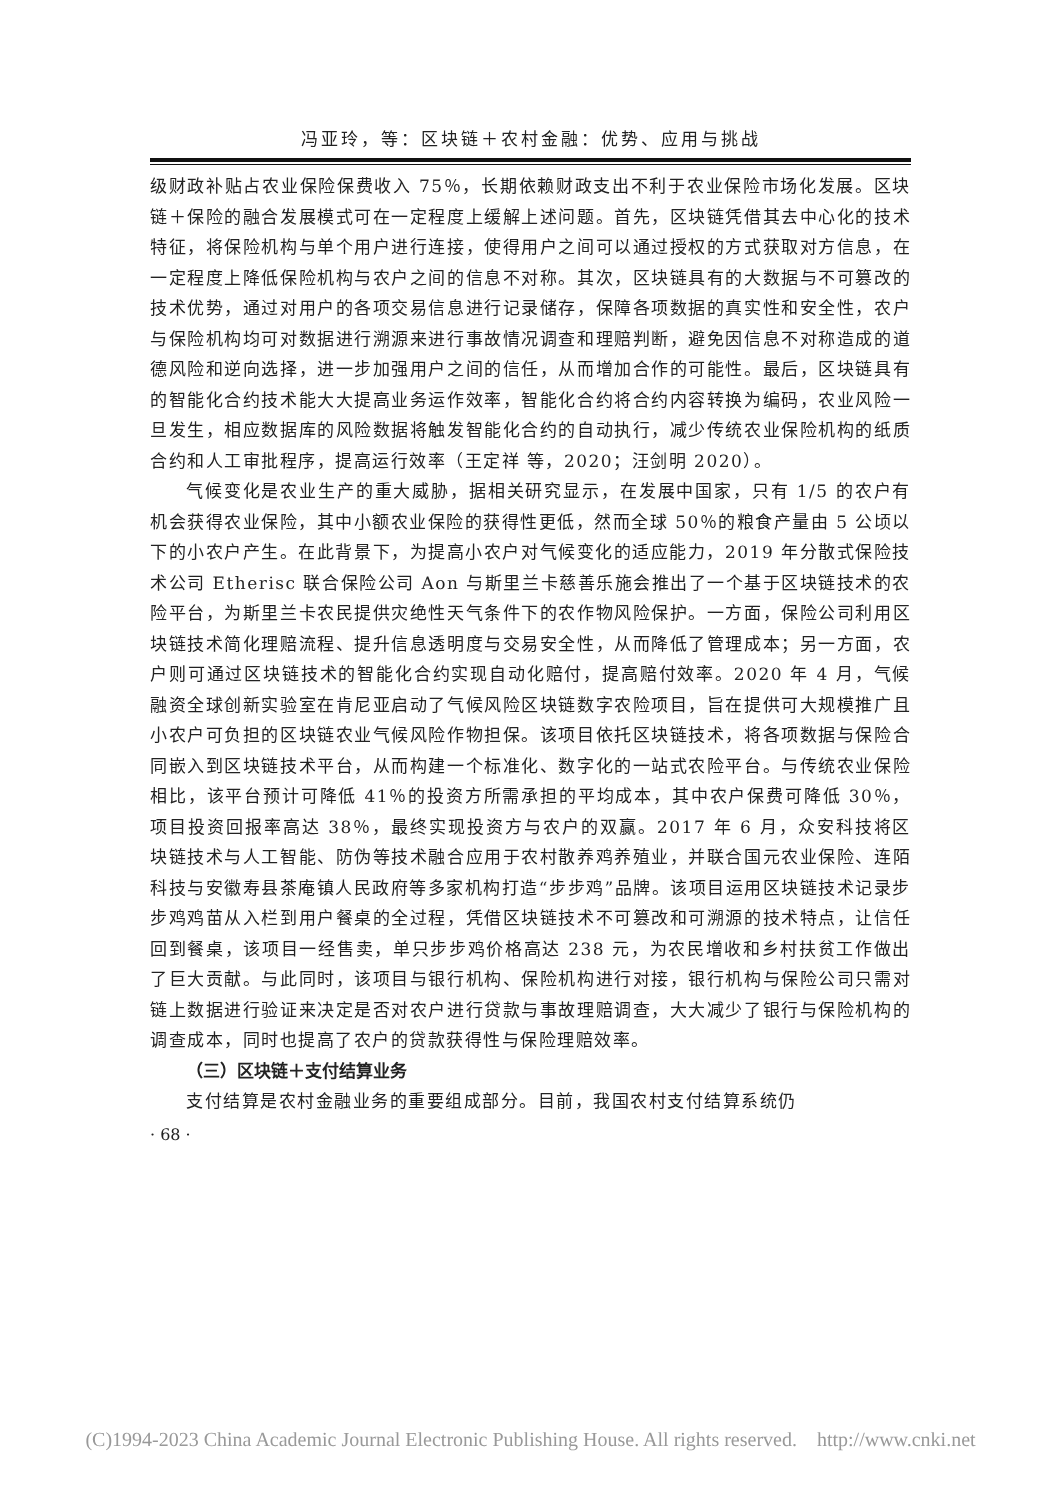冯亚玲，等：区块链＋农村金融：优势、应用与挑战
级财政补贴占农业保险保费收入 75％，长期依赖财政支出不利于农业保险市场化发展。区块链＋保险的融合发展模式可在一定程度上缓解上述问题。首先，区块链凭借其去中心化的技术特征，将保险机构与单个用户进行连接，使得用户之间可以通过授权的方式获取对方信息，在一定程度上降低保险机构与农户之间的信息不对称。其次，区块链具有的大数据与不可篡改的技术优势，通过对用户的各项交易信息进行记录储存，保障各项数据的真实性和安全性，农户与保险机构均可对数据进行溯源来进行事故情况调查和理赔判断，避免因信息不对称造成的道德风险和逆向选择，进一步加强用户之间的信任，从而增加合作的可能性。最后，区块链具有的智能化合约技术能大大提高业务运作效率，智能化合约将合约内容转换为编码，农业风险一旦发生，相应数据库的风险数据将触发智能化合约的自动执行，减少传统农业保险机构的纸质合约和人工审批程序，提高运行效率（王定祥 等，2020；汪剑明 2020）。
气候变化是农业生产的重大威胁，据相关研究显示，在发展中国家，只有 1/5 的农户有机会获得农业保险，其中小额农业保险的获得性更低，然而全球 50％的粮食产量由 5 公顷以下的小农户产生。在此背景下，为提高小农户对气候变化的适应能力，2019 年分散式保险技术公司 Etherisc 联合保险公司 Aon 与斯里兰卡慈善乐施会推出了一个基于区块链技术的农险平台，为斯里兰卡农民提供灾绝性天气条件下的农作物风险保护。一方面，保险公司利用区块链技术简化理赔流程、提升信息透明度与交易安全性，从而降低了管理成本；另一方面，农户则可通过区块链技术的智能化合约实现自动化赔付，提高赔付效率。2020 年 4 月，气候融资全球创新实验室在肯尼亚启动了气候风险区块链数字农险项目，旨在提供可大规模推广且小农户可负担的区块链农业气候风险作物担保。该项目依托区块链技术，将各项数据与保险合同嵌入到区块链技术平台，从而构建一个标准化、数字化的一站式农险平台。与传统农业保险相比，该平台预计可降低 41％的投资方所需承担的平均成本，其中农户保费可降低 30％，项目投资回报率高达 38％，最终实现投资方与农户的双赢。2017 年 6 月，众安科技将区块链技术与人工智能、防伪等技术融合应用于农村散养鸡养殖业，并联合国元农业保险、连陌科技与安徽寿县茶庵镇人民政府等多家机构打造“步步鸡”品牌。该项目运用区块链技术记录步步鸡鸡苗从入栏到用户餐桌的全过程，凭借区块链技术不可篡改和可溯源的技术特点，让信任回到餐桌，该项目一经售卖，单只步步鸡价格高达 238 元，为农民增收和乡村扶贫工作做出了巨大贡献。与此同时，该项目与银行机构、保险机构进行对接，银行机构与保险公司只需对链上数据进行验证来决定是否对农户进行贷款与事故理赔调查，大大减少了银行与保险机构的调查成本，同时也提高了农户的贷款获得性与保险理赔效率。
（三）区块链＋支付结算业务
支付结算是农村金融业务的重要组成部分。目前，我国农村支付结算系统仍
· 68 ·
(C)1994-2023 China Academic Journal Electronic Publishing House. All rights reserved. http://www.cnki.net